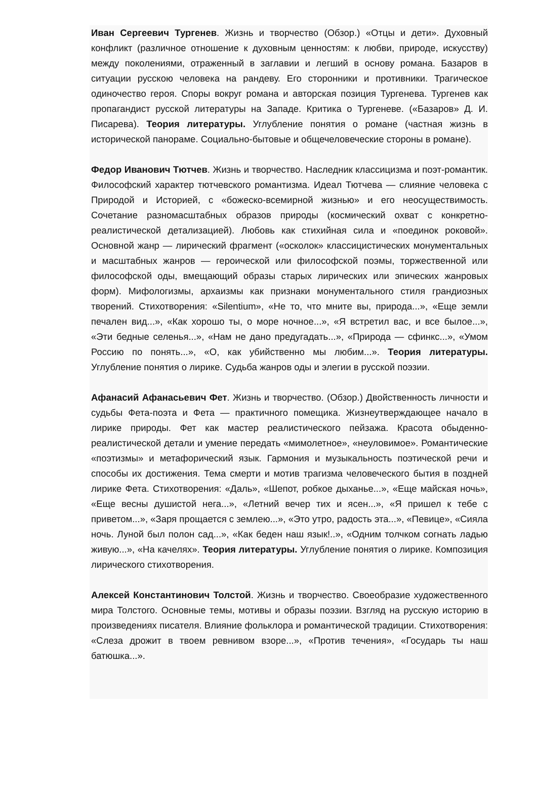Иван Сергеевич Тургенев. Жизнь и творчество (Обзор.) «Отцы и дети». Духовный конфликт (различное отношение к духовным ценностям: к любви, природе, искусству) между поколениями, отраженный в заглавии и легший в основу романа. Базаров в ситуации русскою человека на рандеву. Его сторонники и противники. Трагическое одиночество героя. Споры вокруг романа и авторская позиция Тургенева. Тургенев как пропагандист русской литературы на Западе. Критика о Тургеневе. («Базаров» Д. И. Писарева). Теория литературы. Углубление понятия о романе (частная жизнь в исторической панораме. Социально-бытовые и общечеловеческие стороны в романе).
Федор Иванович Тютчев. Жизнь и творчество. Наследник классицизма и поэт-романтик. Философский характер тютчевского романтизма. Идеал Тютчева — слияние человека с Природой и Историей, с «божеско-всемирной жизнью» и его неосуществимость. Сочетание разномасштабных образов природы (космический охват с конкретно-реалистической детализацией). Любовь как стихийная сила и «поединок роковой». Основной жанр — лирический фрагмент («осколок» классицистических монументальных и масштабных жанров — героической или философской поэмы, торжественной или философской оды, вмещающий образы старых лирических или эпических жанровых форм). Мифологизмы, архаизмы как признаки монументального стиля грандиозных творений. Стихотворения: «Silentium», «Не то, что мните вы, природа...», «Еще земли печален вид...», «Как хорошо ты, о море ночное...», «Я встретил вас, и все былое...», «Эти бедные селенья...», «Нам не дано предугадать...», «Природа — сфинкс...», «Умом Россию по понять...», «О, как убийственно мы любим...». Теория литературы. Углубление понятия о лирике. Судьба жанров оды и элегии в русской поэзии.
Афанасий Афанасьевич Фет. Жизнь и творчество. (Обзор.) Двойственность личности и судьбы Фета-поэта и Фета — практичного помещика. Жизнеутверждающее начало в лирике природы. Фет как мастер реалистического пейзажа. Красота обыденно-реалистической детали и умение передать «мимолетное», «неуловимое». Романтические «поэтизмы» и метафорический язык. Гармония и музыкальность поэтической речи и способы их достижения. Тема смерти и мотив трагизма человеческого бытия в поздней лирике Фета. Стихотворения: «Даль», «Шепот, робкое дыханье...», «Еще майская ночь», «Еще весны душистой нега...», «Летний вечер тих и ясен...», «Я пришел к тебе с приветом...», «Заря прощается с землею...», «Это утро, радость эта...», «Певице», «Сияла ночь. Луной был полон сад...», «Как беден наш язык!..», «Одним толчком согнать ладью живую...», «На качелях». Теория литературы. Углубление понятия о лирике. Композиция лирического стихотворения.
Алексей Константинович Толстой. Жизнь и творчество. Своеобразие художественного мира Толстого. Основные темы, мотивы и образы поэзии. Взгляд на русскую историю в произведениях писателя. Влияние фольклора и романтической традиции. Стихотворения: «Слеза дрожит в твоем ревнивом взоре...», «Против течения», «Государь ты наш батюшка...».